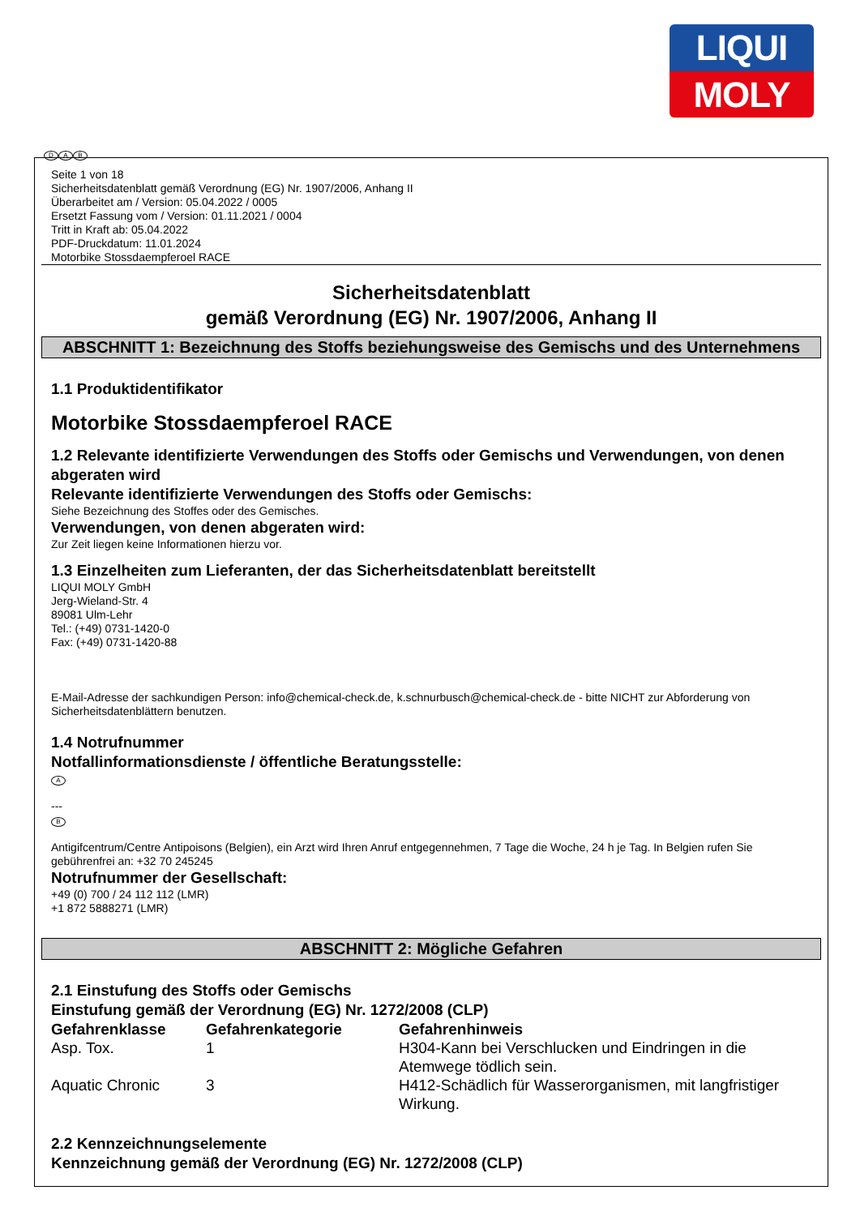LIQUI
MOLY
D A B
Seite 1 von 18
Sicherheitsdatenblatt gemäß Verordnung (EG) Nr. 1907/2006, Anhang II
Überarbeitet am / Version: 05.04.2022 / 0005
Ersetzt Fassung vom / Version: 01.11.2021 / 0004
Tritt in Kraft ab: 05.04.2022
PDF-Druckdatum: 11.01.2024
Motorbike Stossdaempferoel RACE
Sicherheitsdatenblatt
gemäß Verordnung (EG) Nr. 1907/2006, Anhang II
ABSCHNITT 1: Bezeichnung des Stoffs beziehungsweise des Gemischs und des Unternehmens
1.1 Produktidentifikator
Motorbike Stossdaempferoel RACE
1.2 Relevante identifizierte Verwendungen des Stoffs oder Gemischs und Verwendungen, von denen abgeraten wird
Relevante identifizierte Verwendungen des Stoffs oder Gemischs:
Siehe Bezeichnung des Stoffes oder des Gemisches.
Verwendungen, von denen abgeraten wird:
Zur Zeit liegen keine Informationen hierzu vor.
1.3 Einzelheiten zum Lieferanten, der das Sicherheitsdatenblatt bereitstellt
LIQUI MOLY GmbH
Jerg-Wieland-Str. 4
89081 Ulm-Lehr
Tel.: (+49) 0731-1420-0
Fax: (+49) 0731-1420-88
E-Mail-Adresse der sachkundigen Person: info@chemical-check.de, k.schnurbusch@chemical-check.de - bitte NICHT zur Abforderung von Sicherheitsdatenblättern benutzen.
1.4 Notrufnummer
Notfallinformationsdienste / öffentliche Beratungsstelle:
A
---
B
Antigifcentrum/Centre Antipoisons (Belgien), ein Arzt wird Ihren Anruf entgegennehmen, 7 Tage die Woche, 24 h je Tag. In Belgien rufen Sie gebührenfrei an: +32 70 245245
Notrufnummer der Gesellschaft:
+49 (0) 700 / 24 112 112 (LMR)
+1 872 5888271 (LMR)
ABSCHNITT 2: Mögliche Gefahren
2.1 Einstufung des Stoffs oder Gemischs
Einstufung gemäß der Verordnung (EG) Nr. 1272/2008 (CLP)
| Gefahrenklasse | Gefahrenkategorie | Gefahrenhinweis |
| --- | --- | --- |
| Asp. Tox. | 1 | H304-Kann bei Verschlucken und Eindringen in die Atemwege tödlich sein. |
| Aquatic Chronic | 3 | H412-Schädlich für Wasserorganismen, mit langfristiger Wirkung. |
2.2 Kennzeichnungselemente
Kennzeichnung gemäß der Verordnung (EG) Nr. 1272/2008 (CLP)